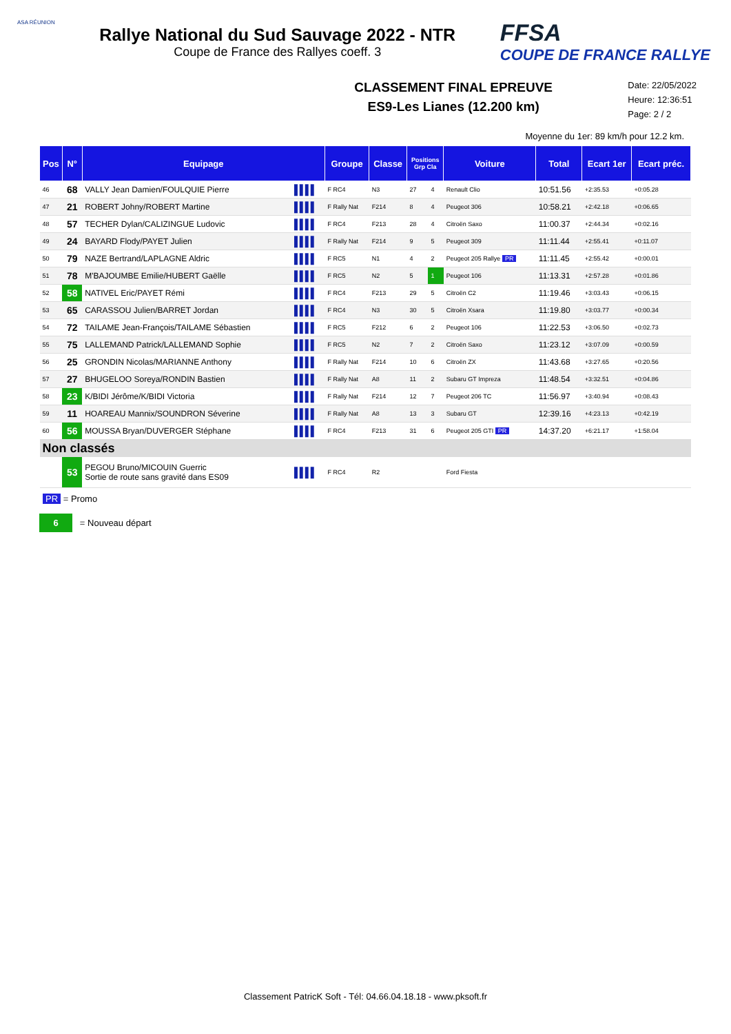ASA RÉUNION
Rallye National du Sud Sauvage 2022 - NTR
Coupe de France des Rallyes coeff. 3
FFSA
COUPE DE FRANCE RALLYE
CLASSEMENT FINAL EPREUVE
ES9-Les Lianes (12.200 km)
Date: 22/05/2022
Heure: 12:36:51
Page: 2 / 2
Moyenne du 1er: 89 km/h pour 12.2 km.
| Pos | N° | Equipage | | Groupe | Classe | Positions Grp Cla | | Voiture | Total | Ecart 1er | Ecart préc. |
| --- | --- | --- | --- | --- | --- | --- | --- | --- | --- | --- | --- |
| 46 | 68 | VALLY Jean Damien/FOULQUIE Pierre | ▌▌▌▌ | F RC4 | N3 | 27 | 4 | Renault Clio | 10:51.56 | +2:35.53 | +0:05.28 |
| 47 | 21 | ROBERT Johny/ROBERT Martine | ▌▌▌▌ | F Rally Nat | F214 | 8 | 4 | Peugeot 306 | 10:58.21 | +2:42.18 | +0:06.65 |
| 48 | 57 | TECHER Dylan/CALIZINGUE Ludovic | ▌▌▌▌ | F RC4 | F213 | 28 | 4 | Citroën Saxo | 11:00.37 | +2:44.34 | +0:02.16 |
| 49 | 24 | BAYARD Flody/PAYET Julien | ▌▌▌▌ | F Rally Nat | F214 | 9 | 5 | Peugeot 309 | 11:11.44 | +2:55.41 | +0:11.07 |
| 50 | 79 | NAZE Bertrand/LAPLAGNE Aldric | ▌▌▌▌ | F RC5 | N1 | 4 | 2 | Peugeot 205 Rallye PR | 11:11.45 | +2:55.42 | +0:00.01 |
| 51 | 78 | M'BAJOUMBE Emilie/HUBERT Gaëlle | ▌▌▌▌ | F RC5 | N2 | 5 | 1 | Peugeot 106 | 11:13.31 | +2:57.28 | +0:01.86 |
| 52 | 58 | NATIVEL Eric/PAYET Rémi | ▌▌▌▌ | F RC4 | F213 | 29 | 5 | Citroën C2 | 11:19.46 | +3:03.43 | +0:06.15 |
| 53 | 65 | CARASSOU Julien/BARRET Jordan | ▌▌▌▌ | F RC4 | N3 | 30 | 5 | Citroën Xsara | 11:19.80 | +3:03.77 | +0:00.34 |
| 54 | 72 | TAILAME Jean-François/TAILAME Sébastien | ▌▌▌▌ | F RC5 | F212 | 6 | 2 | Peugeot 106 | 11:22.53 | +3:06.50 | +0:02.73 |
| 55 | 75 | LALLEMAND Patrick/LALLEMAND Sophie | ▌▌▌▌ | F RC5 | N2 | 7 | 2 | Citroën Saxo | 11:23.12 | +3:07.09 | +0:00.59 |
| 56 | 25 | GRONDIN Nicolas/MARIANNE Anthony | ▌▌▌▌ | F Rally Nat | F214 | 10 | 6 | Citroën ZX | 11:43.68 | +3:27.65 | +0:20.56 |
| 57 | 27 | BHUGELOO Soreya/RONDIN Bastien | ▌▌▌▌ | F Rally Nat | A8 | 11 | 2 | Subaru GT Impreza | 11:48.54 | +3:32.51 | +0:04.86 |
| 58 | 23 | K/BIDI Jérôme/K/BIDI Victoria | ▌▌▌▌ | F Rally Nat | F214 | 12 | 7 | Peugeot 206 TC | 11:56.97 | +3:40.94 | +0:08.43 |
| 59 | 11 | HOAREAU Mannix/SOUNDRON Séverine | ▌▌▌▌ | F Rally Nat | A8 | 13 | 3 | Subaru GT | 12:39.16 | +4:23.13 | +0:42.19 |
| 60 | 56 | MOUSSA Bryan/DUVERGER Stéphane | ▌▌▌▌ | F RC4 | F213 | 31 | 6 | Peugeot 205 GTI PR | 14:37.20 | +6:21.17 | +1:58.04 |
| Non classés | | | | | | | | | | | |
| | 53 | PEGOU Bruno/MICOUIN Guerric Sortie de route sans gravité dans ES09 | ▌▌▌▌ | F RC4 | R2 | | | Ford Fiesta | | | |
PR = Promo
6 = Nouveau départ
Classement PatricK Soft - Tél: 04.66.04.18.18 - www.pksoft.fr